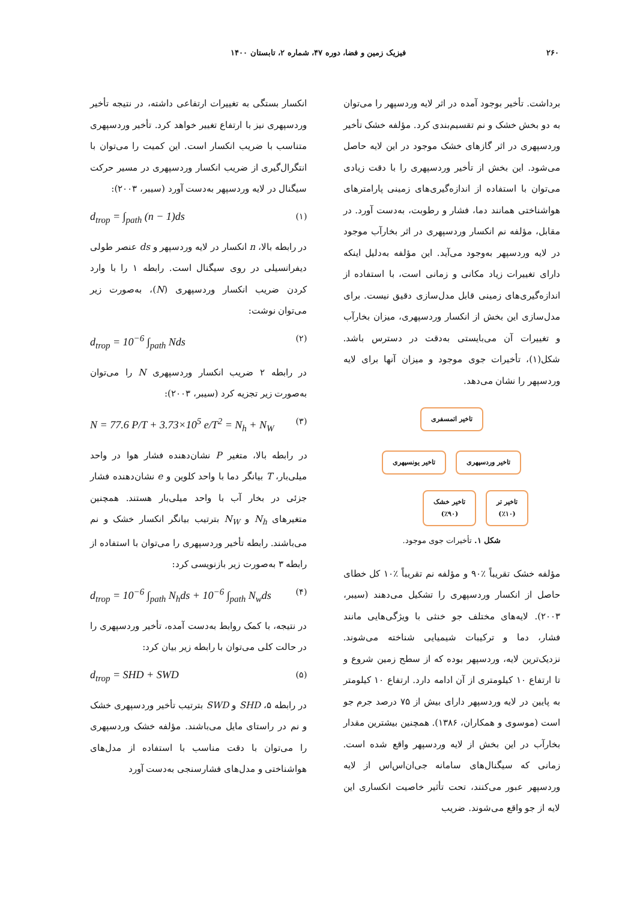۲۶۰ فیزیک زمین و فضا، دوره ۴۷، شماره ۲، تابستان ۱۴۰۰
برداشت. تأخیر بوجود آمده در اثر لایه وردسپهر را می‌توان به دو بخش خشک و نم تقسیم‌بندی کرد. مؤلفه خشک تأخیر وردسپهری در اثر گازهای خشک موجود در این لایه حاصل می‌شود. این بخش از تأخیر وردسپهری را با دقت زیادی می‌توان با استفاده از اندازه‌گیری‌های زمینی پارامترهای هواشناختی همانند دما، فشار و رطوبت، به‌دست آورد. در مقابل، مؤلفه نم انکسار وردسپهری در اثر بخارآب موجود در لایه وردسپهر به‌وجود می‌آید. این مؤلفه به‌دلیل اینکه دارای تغییرات زیاد مکانی و زمانی است، با استفاده از اندازه‌گیری‌های زمینی قابل مدل‌سازی دقیق نیست. برای مدل‌سازی این بخش از انکسار وردسپهری، میزان بخارآب و تغییرات آن می‌بایستی به‌دقت در دسترس باشد. شکل(۱)، تأخیرات جوی موجود و میزان آنها برای لایه وردسپهر را نشان می‌دهد.
تاخیر اتمسفری
تاخیر وردسپهری تاخیر یونسپهری
تاخیر تر
(٪۱۰) تاخیر خشک
(٪۹۰)
شکل ۱. تأخیرات جوی موجود.
مؤلفه خشک تقریباً ٪۹۰ و مؤلفه نم تقریباً ٪۱۰ کل خطای حاصل از انکسار وردسپهری را تشکیل می‌دهند (سیبر، ۲۰۰۳). لایه‌های مختلف جو خنثی با ویژگی‌هایی مانند فشار، دما و ترکیبات شیمیایی شناخته می‌شوند. نزدیک‌ترین لایه، وردسپهر بوده که از سطح زمین شروع و تا ارتفاع ۱۰ کیلومتری از آن ادامه دارد. ارتفاع ۱۰ کیلومتر به پایین در لایه وردسپهر دارای بیش از ۷۵ درصد جرم جو است (موسوی و همکاران، ۱۳۸۶). همچنین بیشترین مقدار بخارآب در این بخش از لایه وردسپهر واقع شده است. زمانی که سیگنال‌های سامانه جی‌ان‌اس‌اس از لایه وردسپهر عبور می‌کنند، تحت تأثیر خاصیت انکساری این لایه از جو واقع می‌شوند. ضریب
انکسار بستگی به تغییرات ارتفاعی داشته، در نتیجه تأخیر وردسپهری نیز با ارتفاع تغییر خواهد کرد. تأخیر وردسپهری متناسب با ضریب انکسار است. این کمیت را می‌توان با انتگرال‌گیری از ضریب انکسار وردسپهری در مسیر حرکت سیگنال در لایه وردسپهر به‌دست آورد (سیبر، ۲۰۰۳):
d<sub>trop</sub> = ∫<sub>path</sub> (n − 1)ds (۱)
در رابطه بالا، n انکسار در لایه وردسپهر و ds عنصر طولی دیفرانسیلی در روی سیگنال است. رابطه ۱ را با وارد کردن ضریب انکسار وردسپهری (N)، به‌صورت زیر می‌توان نوشت:
d<sub>trop</sub> = 10<sup>−6</sup> ∫<sub>path</sub> Nds (۲)
در رابطه ۲ ضریب انکسار وردسپهری N را می‌توان به‌صورت زیر تجزیه کرد (سیبر، ۲۰۰۳):
N = 77.6 P/T + 3.73×10<sup>5</sup> e/T<sup>2</sup> = N<sub>h</sub> + N<sub>W</sub> (۳)
در رابطه بالا، متغیر P نشان‌دهنده فشار هوا در واحد میلی‌بار، T بیانگر دما با واحد کلوین و e نشان‌دهنده فشار جزئی در بخار آب با واحد میلی‌بار هستند. همچنین متغیرهای N<sub>h</sub> و N<sub>W</sub> بترتیب بیانگر انکسار خشک و نم می‌باشند. رابطه تأخیر وردسپهری را می‌توان با استفاده از رابطه ۳ به‌صورت زیر بازنویسی کرد:
d<sub>trop</sub> = 10<sup>−6</sup> ∫<sub>path</sub> N<sub>h</sub>ds + 10<sup>−6</sup> ∫<sub>path</sub> N<sub>w</sub>ds (۴)
در نتیجه، با کمک روابط به‌دست آمده، تأخیر وردسپهری را در حالت کلی می‌توان با رابطه زیر بیان کرد:
d<sub>trop</sub> = SHD + SWD (۵)
در رابطه ۵، SHD و SWD بترتیب تأخیر وردسپهری خشک و نم در راستای مایل می‌باشند. مؤلفه خشک وردسپهری را می‌توان با دقت مناسب با استفاده از مدل‌های هواشناختی و مدل‌های فشارسنجی به‌دست آورد